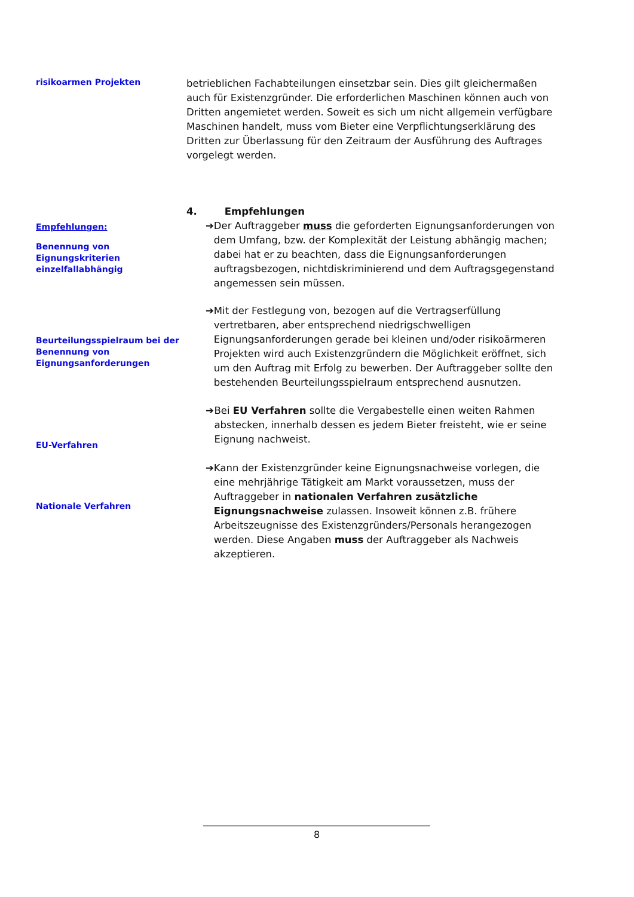risikoarmen Projekten
betrieblichen Fachabteilungen einsetzbar sein. Dies gilt gleichermaßen auch für Existenzgründer. Die erforderlichen Maschinen können auch von Dritten angemietet werden. Soweit es sich um nicht allgemein verfügbare Maschinen handelt, muss vom Bieter eine Verpflichtungserklärung des Dritten zur Überlassung für den Zeitraum der Ausführung des Auftrages vorgelegt werden.
Empfehlungen:
Benennung von Eignungskriterien einzelfallabhängig
4. Empfehlungen
➔ Der Auftraggeber muss die geforderten Eignungsanforderungen von dem Umfang, bzw. der Komplexität der Leistung abhängig machen; dabei hat er zu beachten, dass die Eignungsanforderungen auftragsbezogen, nichtdiskriminierend und dem Auftragsgegenstand angemessen sein müssen.
Beurteilungsspielraum bei der Benennung von Eignungsanforderungen
➔ Mit der Festlegung von, bezogen auf die Vertragserfüllung vertretbaren, aber entsprechend niedrigschwelligen Eignungsanforderungen gerade bei kleinen und/oder risikoärmeren Projekten wird auch Existenzgründern die Möglichkeit eröffnet, sich um den Auftrag mit Erfolg zu bewerben. Der Auftraggeber sollte den bestehenden Beurteilungsspielraum entsprechend ausnutzen.
EU-Verfahren
➔ Bei EU Verfahren sollte die Vergabestelle einen weiten Rahmen abstecken, innerhalb dessen es jedem Bieter freisteht, wie er seine Eignung nachweist.
Nationale Verfahren
➔ Kann der Existenzgründer keine Eignungsnachweise vorlegen, die eine mehrjährige Tätigkeit am Markt voraussetzen, muss der Auftraggeber in nationalen Verfahren zusätzliche Eignungsnachweise zulassen. Insoweit können z.B. frühere Arbeitszeugnisse des Existenzgründers/Personals herangezogen werden. Diese Angaben muss der Auftraggeber als Nachweis akzeptieren.
8